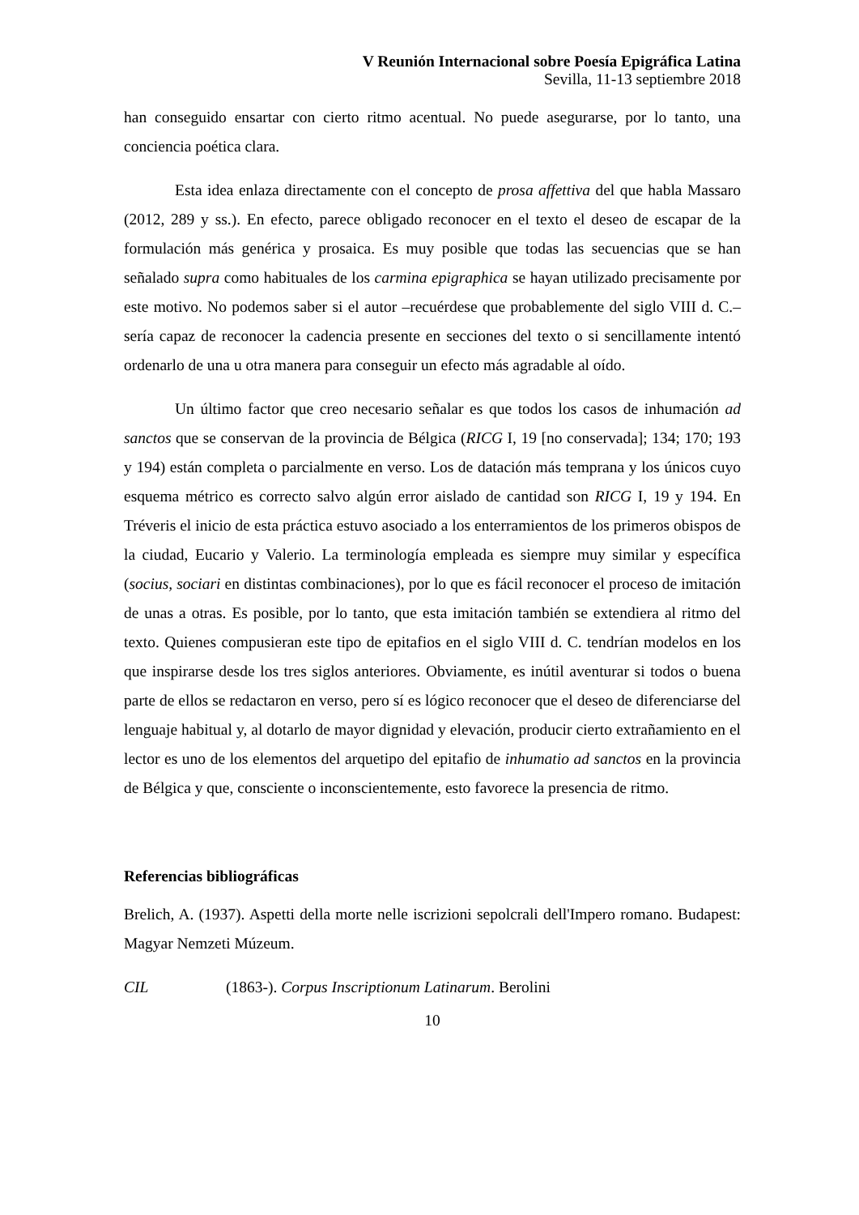V Reunión Internacional sobre Poesía Epigráfica Latina
Sevilla, 11-13 septiembre 2018
han conseguido ensartar con cierto ritmo acentual. No puede asegurarse, por lo tanto, una conciencia poética clara.
Esta idea enlaza directamente con el concepto de prosa affettiva del que habla Massaro (2012, 289 y ss.). En efecto, parece obligado reconocer en el texto el deseo de escapar de la formulación más genérica y prosaica. Es muy posible que todas las secuencias que se han señalado supra como habituales de los carmina epigraphica se hayan utilizado precisamente por este motivo. No podemos saber si el autor –recuérdese que probablemente del siglo VIII d. C.– sería capaz de reconocer la cadencia presente en secciones del texto o si sencillamente intentó ordenarlo de una u otra manera para conseguir un efecto más agradable al oído.
Un último factor que creo necesario señalar es que todos los casos de inhumación ad sanctos que se conservan de la provincia de Bélgica (RICG I, 19 [no conservada]; 134; 170; 193 y 194) están completa o parcialmente en verso. Los de datación más temprana y los únicos cuyo esquema métrico es correcto salvo algún error aislado de cantidad son RICG I, 19 y 194. En Tréveris el inicio de esta práctica estuvo asociado a los enterramientos de los primeros obispos de la ciudad, Eucario y Valerio. La terminología empleada es siempre muy similar y específica (socius, sociari en distintas combinaciones), por lo que es fácil reconocer el proceso de imitación de unas a otras. Es posible, por lo tanto, que esta imitación también se extendiera al ritmo del texto. Quienes compusieran este tipo de epitafios en el siglo VIII d. C. tendrían modelos en los que inspirarse desde los tres siglos anteriores. Obviamente, es inútil aventurar si todos o buena parte de ellos se redactaron en verso, pero sí es lógico reconocer que el deseo de diferenciarse del lenguaje habitual y, al dotarlo de mayor dignidad y elevación, producir cierto extrañamiento en el lector es uno de los elementos del arquetipo del epitafio de inhumatio ad sanctos en la provincia de Bélgica y que, consciente o inconscientemente, esto favorece la presencia de ritmo.
Referencias bibliográficas
Brelich, A. (1937). Aspetti della morte nelle iscrizioni sepolcrali dell'Impero romano. Budapest: Magyar Nemzeti Múzeum.
CIL (1863-). Corpus Inscriptionum Latinarum. Berolini
10